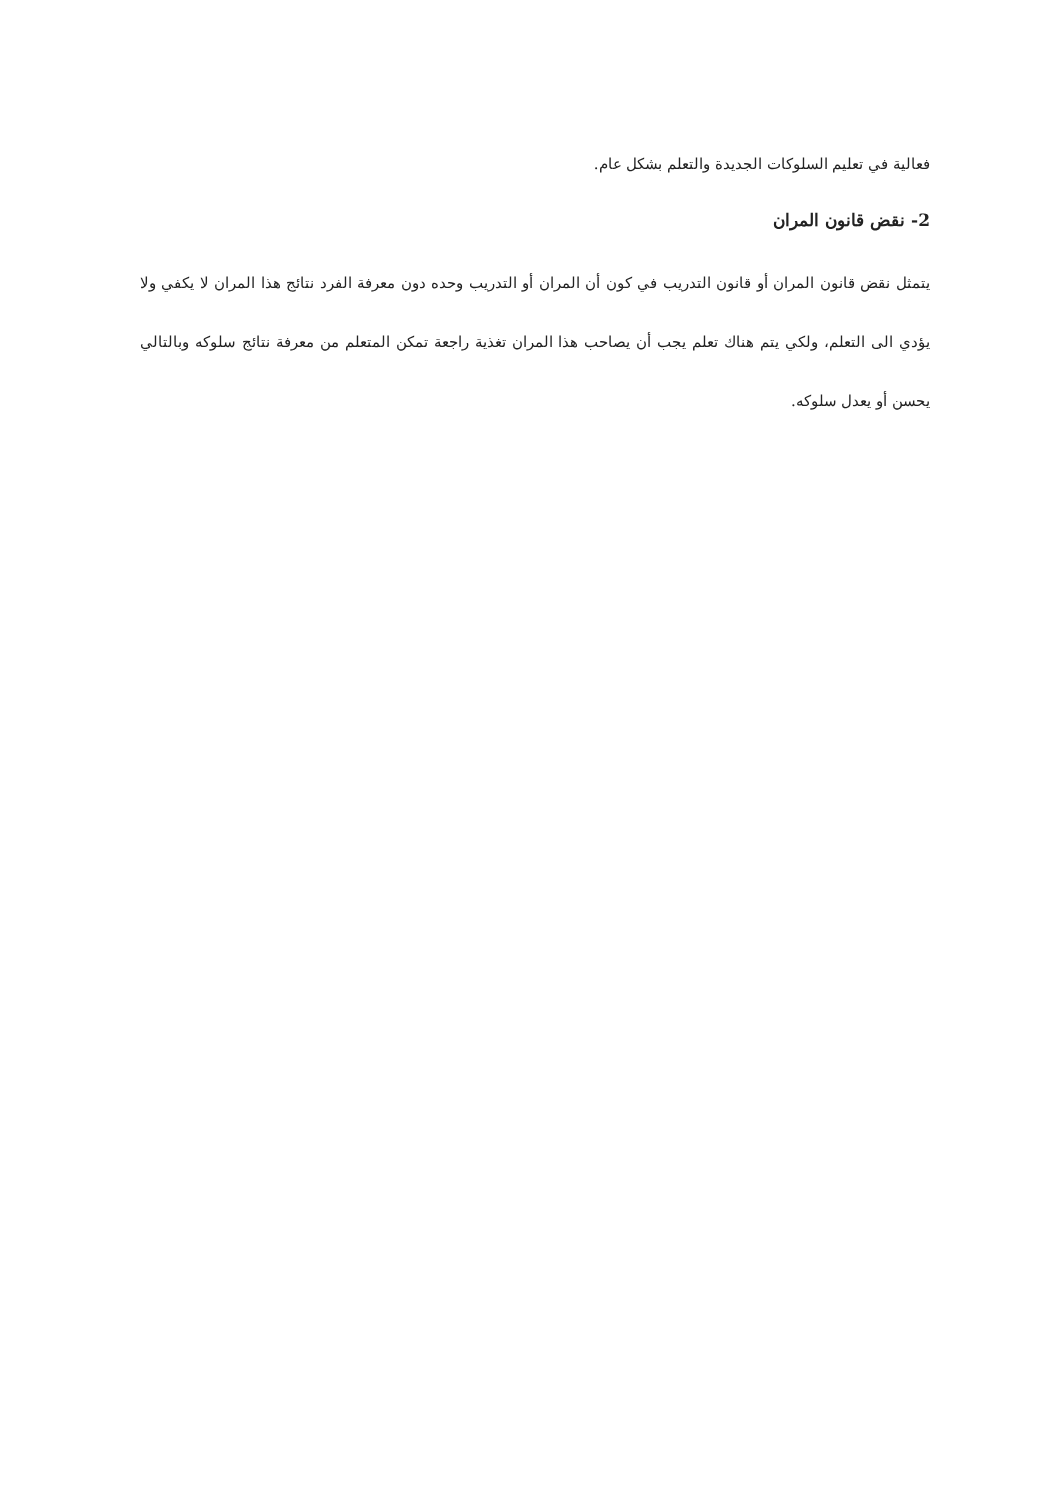فعالية في تعليم السلوكات الجديدة والتعلم بشكل عام.
2- نقض قانون المران
يتمثل نقض قانون المران أو قانون التدريب في كون أن المران أو التدريب وحده دون معرفة الفرد نتائج هذا المران لا يكفي ولا يؤدي الى التعلم، ولكي يتم هناك تعلم يجب أن يصاحب هذا المران تغذية راجعة تمكن المتعلم من معرفة نتائج سلوكه وبالتالي يحسن أو يعدل سلوكه.